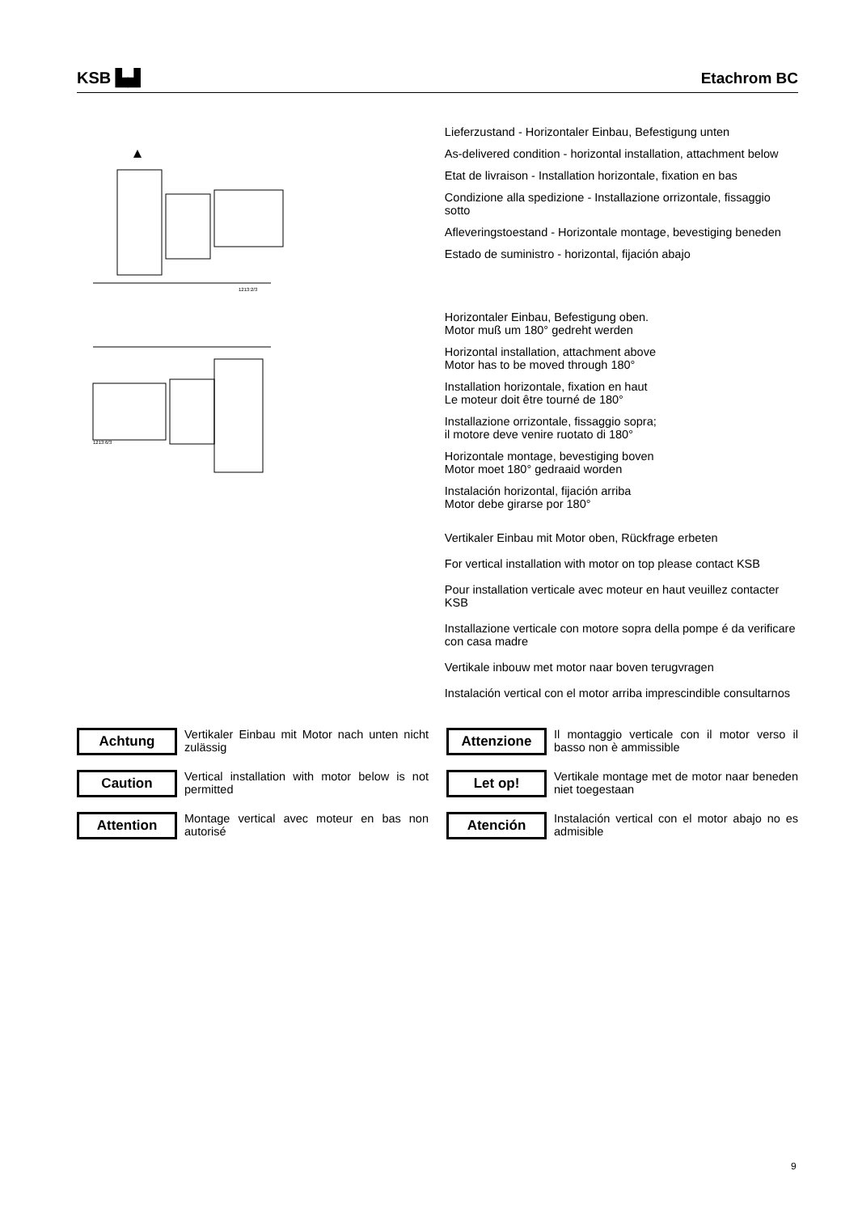KSB ▙▟
Etachrom BC
1213:2/3
1213:6/3
Lieferzustand - Horizontaler Einbau, Befestigung unten
As-delivered condition - horizontal installation, attachment below
Etat de livraison - Installation horizontale, fixation en bas
Condizione alla spedizione - Installazione orrizontale, fissaggio sotto
Afleveringstoestand - Horizontale montage, bevestiging beneden
Estado de suministro - horizontal, fijación abajo
Horizontaler Einbau, Befestigung oben.
Motor muß um 180° gedreht werden
Horizontal installation, attachment above
Motor has to be moved through 180°
Installation horizontale, fixation en haut
Le moteur doit être tourné de 180°
Installazione orrizontale, fissaggio sopra;
il motore deve venire ruotato di 180°
Horizontale montage, bevestiging boven
Motor moet 180° gedraaid worden
Instalación horizontal, fijación arriba
Motor debe girarse por 180°
Vertikaler Einbau mit Motor oben, Rückfrage erbeten
For vertical installation with motor on top please contact KSB
Pour installation verticale avec moteur en haut veuillez contacter KSB
Installazione verticale con motore sopra della pompe é da verificare con casa madre
Vertikale inbouw met motor naar boven terugvragen
Instalación vertical con el motor arriba imprescindible consultarnos
Achtung
Vertikaler Einbau mit Motor nach unten nicht zulässig
Attenzione
Il montaggio verticale con il motor verso il basso non è ammissible
Caution
Vertical installation with motor below is not permitted
Let op!
Vertikale montage met de motor naar beneden niet toegestaan
Attention
Montage vertical avec moteur en bas non autorisé
Atención
Instalación vertical con el motor abajo no es admisible
9